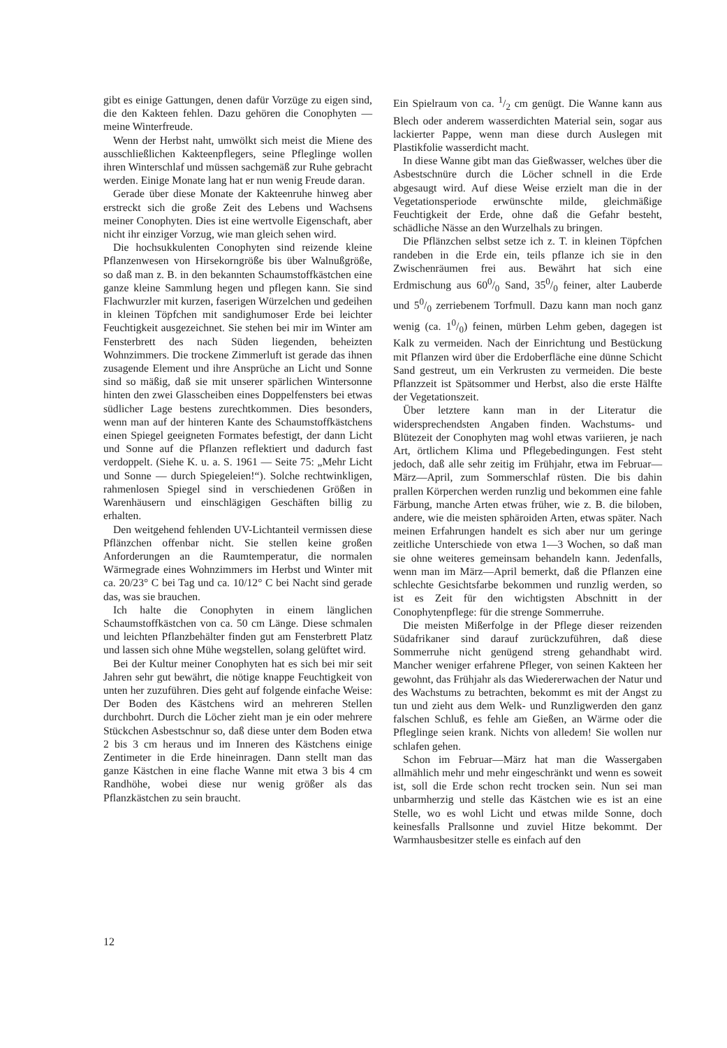gibt es einige Gattungen, denen dafür Vorzüge zu eigen sind, die den Kakteen fehlen. Dazu gehören die Conophyten — meine Winterfreude.
Wenn der Herbst naht, umwölkt sich meist die Miene des ausschließlichen Kakteenpflegers, seine Pfleglinge wollen ihren Winterschlaf und müssen sachgemäß zur Ruhe gebracht werden. Einige Monate lang hat er nun wenig Freude daran.
Gerade über diese Monate der Kakteenruhe hinweg aber erstreckt sich die große Zeit des Lebens und Wachsens meiner Conophyten. Dies ist eine wertvolle Eigenschaft, aber nicht ihr einziger Vorzug, wie man gleich sehen wird.
Die hochsukkulenten Conophyten sind reizende kleine Pflanzenwesen von Hirsekorngröße bis über Walnußgröße, so daß man z. B. in den bekannten Schaumstoffkästchen eine ganze kleine Sammlung hegen und pflegen kann. Sie sind Flachwurzler mit kurzen, faserigen Würzelchen und gedeihen in kleinen Töpfchen mit sandighumoser Erde bei leichter Feuchtigkeit ausgezeichnet. Sie stehen bei mir im Winter am Fensterbrett des nach Süden liegenden, beheizten Wohnzimmers. Die trockene Zimmerluft ist gerade das ihnen zusagende Element und ihre Ansprüche an Licht und Sonne sind so mäßig, daß sie mit unserer spärlichen Wintersonne hinten den zwei Glasscheiben eines Doppelfensters bei etwas südlicher Lage bestens zurechtkommen. Dies besonders, wenn man auf der hinteren Kante des Schaumstoffkästchens einen Spiegel geeigneten Formates befestigt, der dann Licht und Sonne auf die Pflanzen reflektiert und dadurch fast verdoppelt. (Siehe K. u. a. S. 1961 — Seite 75: „Mehr Licht und Sonne — durch Spiegeleien!“). Solche rechtwinkligen, rahmenlosen Spiegel sind in verschiedenen Größen in Warenhäusern und einschlägigen Geschäften billig zu erhalten.
Den weitgehend fehlenden UV-Lichtanteil vermissen diese Pflänzchen offenbar nicht. Sie stellen keine großen Anforderungen an die Raumtemperatur, die normalen Wärmegrade eines Wohnzimmers im Herbst und Winter mit ca. 20/23° C bei Tag und ca. 10/12° C bei Nacht sind gerade das, was sie brauchen.
Ich halte die Conophyten in einem länglichen Schaumstoffkästchen von ca. 50 cm Länge. Diese schmalen und leichten Pflanzbehälter finden gut am Fensterbrett Platz und lassen sich ohne Mühe wegstellen, solang gelüftet wird.
Bei der Kultur meiner Conophyten hat es sich bei mir seit Jahren sehr gut bewährt, die nötige knappe Feuchtigkeit von unten her zuzuführen. Dies geht auf folgende einfache Weise: Der Boden des Kästchens wird an mehreren Stellen durchbohrt. Durch die Löcher zieht man je ein oder mehrere Stückchen Asbestschnur so, daß diese unter dem Boden etwa 2 bis 3 cm heraus und im Inneren des Kästchens einige Zentimeter in die Erde hineinragen. Dann stellt man das ganze Kästchen in eine flache Wanne mit etwa 3 bis 4 cm Randhöhe, wobei diese nur wenig größer als das Pflanzkästchen zu sein braucht.
Ein Spielraum von ca. 1/2 cm genügt. Die Wanne kann aus Blech oder anderem wasserdichten Material sein, sogar aus lackierter Pappe, wenn man diese durch Auslegen mit Plastikfolie wasserdicht macht.
In diese Wanne gibt man das Gießwasser, welches über die Asbestschnüre durch die Löcher schnell in die Erde abgesaugt wird. Auf diese Weise erzielt man die in der Vegetationsperiode erwünschte milde, gleichmäßige Feuchtigkeit der Erde, ohne daß die Gefahr besteht, schädliche Nässe an den Wurzelhals zu bringen.
Die Pflänzchen selbst setze ich z. T. in kleinen Töpfchen randeben in die Erde ein, teils pflanze ich sie in den Zwischenräumen frei aus. Bewährt hat sich eine Erdmischung aus 600/0 Sand, 350/0 feiner, alter Lauberde und 50/0 zerriebenem Torfmull. Dazu kann man noch ganz wenig (ca. 10/0) feinen, mürben Lehm geben, dagegen ist Kalk zu vermeiden. Nach der Einrichtung und Bestückung mit Pflanzen wird über die Erdoberfläche eine dünne Schicht Sand gestreut, um ein Verkrusten zu vermeiden. Die beste Pflanzzeit ist Spätsommer und Herbst, also die erste Hälfte der Vegetationszeit.
Über letztere kann man in der Literatur die widersprechendsten Angaben finden. Wachstums- und Blütezeit der Conophyten mag wohl etwas variieren, je nach Art, örtlichem Klima und Pflegebedingungen. Fest steht jedoch, daß alle sehr zeitig im Frühjahr, etwa im Februar—März—April, zum Sommerschlaf rüsten. Die bis dahin prallen Körperchen werden runzlig und bekommen eine fahle Färbung, manche Arten etwas früher, wie z. B. die biloben, andere, wie die meisten sphäroiden Arten, etwas später. Nach meinen Erfahrungen handelt es sich aber nur um geringe zeitliche Unterschiede von etwa 1—3 Wochen, so daß man sie ohne weiteres gemeinsam behandeln kann. Jedenfalls, wenn man im März—April bemerkt, daß die Pflanzen eine schlechte Gesichtsfarbe bekommen und runzlig werden, so ist es Zeit für den wichtigsten Abschnitt in der Conophytenpflege: für die strenge Sommerruhe.
Die meisten Mißerfolge in der Pflege dieser reizenden Südafrikaner sind darauf zurückzuführen, daß diese Sommerruhe nicht genügend streng gehandhabt wird. Mancher weniger erfahrene Pfleger, von seinen Kakteen her gewohnt, das Frühjahr als das Wiedererwachen der Natur und des Wachstums zu betrachten, bekommt es mit der Angst zu tun und zieht aus dem Welk- und Runzligwerden den ganz falschen Schluß, es fehle am Gießen, an Wärme oder die Pfleglinge seien krank. Nichts von alledem! Sie wollen nur schlafen gehen.
Schon im Februar—März hat man die Wassergaben allmählich mehr und mehr eingeschränkt und wenn es soweit ist, soll die Erde schon recht trocken sein. Nun sei man unbarmherzig und stelle das Kästchen wie es ist an eine Stelle, wo es wohl Licht und etwas milde Sonne, doch keinesfalls Prallsonne und zuviel Hitze bekommt. Der Warmhausbesitzer stelle es einfach auf den
12